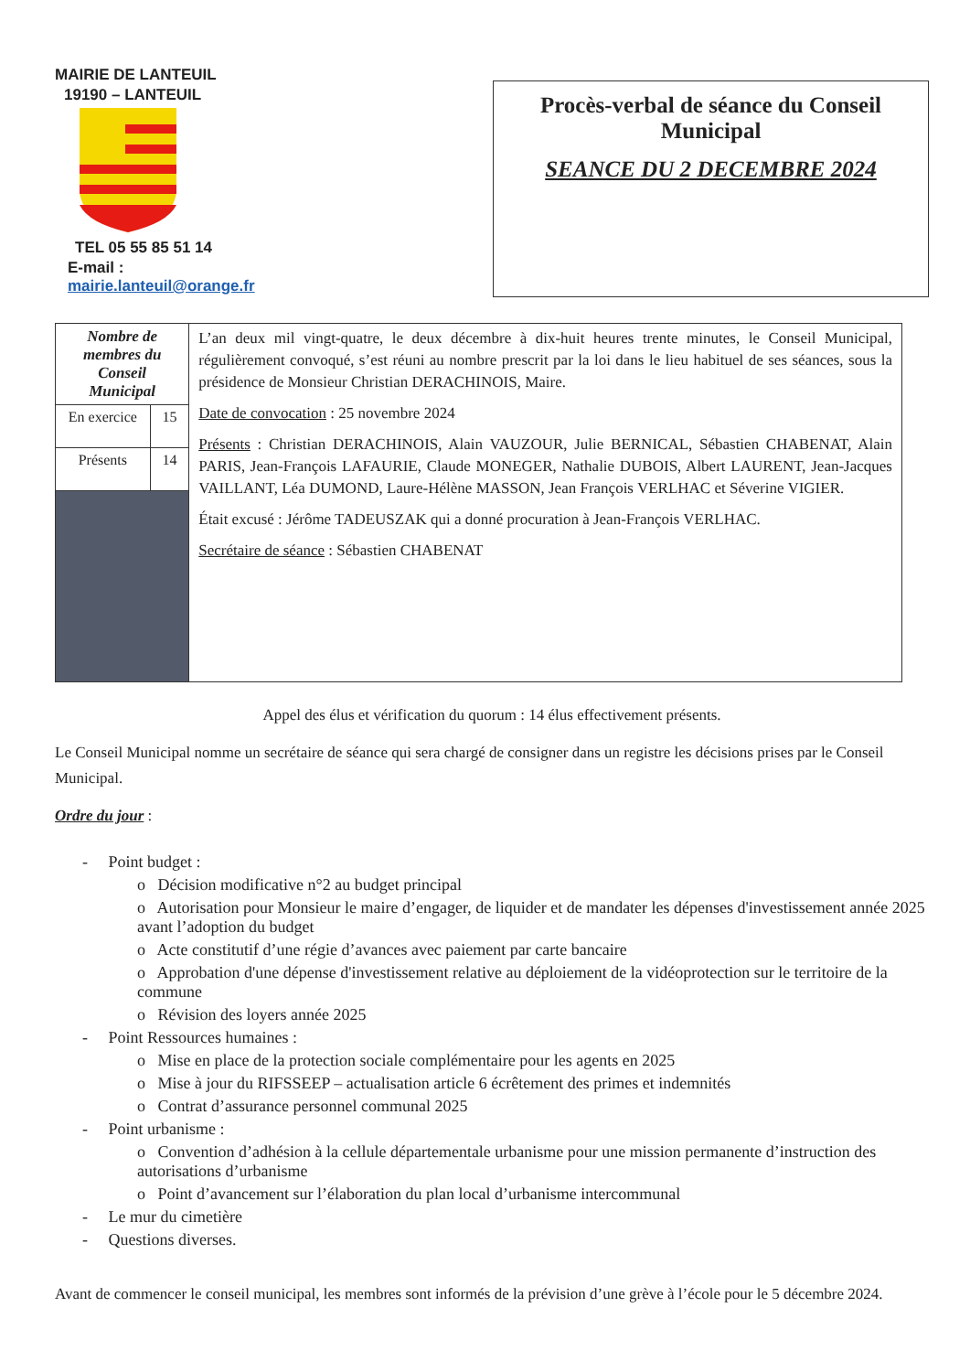MAIRIE DE LANTEUIL
19190 – LANTEUIL
TEL 05 55 85 51 14
E-mail : mairie.lanteuil@orange.fr
Procès-verbal de séance du Conseil
Municipal
SEANCE DU 2 DECEMBRE 2024
| Nombre de membres du Conseil Municipal | | L’an deux mil vingt-quatre, le deux décembre à dix-huit heures trente minutes, le Conseil Municipal, régulièrement convoqué, s’est réuni au nombre prescrit par la loi dans le lieu habituel de ses séances, sous la présidence de Monsieur Christian DERACHINOIS, Maire. Date de convocation : 25 novembre 2024 Présents : Christian DERACHINOIS, Alain VAUZOUR, Julie BERNICAL, Sébastien CHABENAT, Alain PARIS, Jean-François LAFAURIE, Claude MONEGER, Nathalie DUBOIS, Albert LAURENT, Jean-Jacques VAILLANT, Léa DUMOND, Laure-Hélène MASSON, Jean François VERLHAC et Séverine VIGIER. Était excusé : Jérôme TADEUSZAK qui a donné procuration à Jean-François VERLHAC. Secrétaire de séance : Sébastien CHABENAT |
| En exercice | 15 | |
| Présents | 14 | |
Appel des élus et vérification du quorum : 14 élus effectivement présents.
Le Conseil Municipal nomme un secrétaire de séance qui sera chargé de consigner dans un registre les décisions prises par le Conseil Municipal.
Ordre du jour :
- Point budget :
o Décision modificative n°2 au budget principal
o Autorisation pour Monsieur le maire d’engager, de liquider et de mandater les dépenses d'investissement année 2025 avant l’adoption du budget
o Acte constitutif d’une régie d’avances avec paiement par carte bancaire
o Approbation d'une dépense d'investissement relative au déploiement de la vidéoprotection sur le territoire de la commune
o Révision des loyers année 2025
- Point Ressources humaines :
o Mise en place de la protection sociale complémentaire pour les agents en 2025
o Mise à jour du RIFSSEEP – actualisation article 6 écrêtement des primes et indemnités
o Contrat d’assurance personnel communal 2025
- Point urbanisme :
o Convention d’adhésion à la cellule départementale urbanisme pour une mission permanente d’instruction des autorisations d’urbanisme
o Point d’avancement sur l’élaboration du plan local d’urbanisme intercommunal
- Le mur du cimetière
- Questions diverses.
Avant de commencer le conseil municipal, les membres sont informés de la prévision d’une grève à l’école pour le 5 décembre 2024.